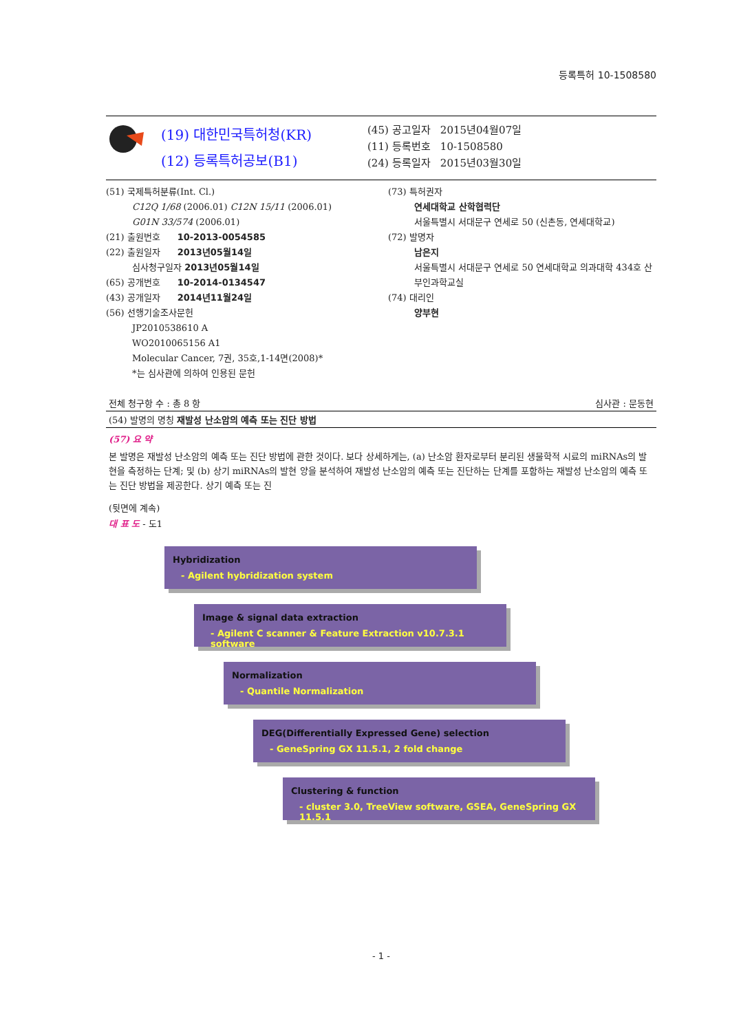등록특허 10-1508580
(19) 대한민국특허청(KR)
(12) 등록특허공보(B1)
(45) 공고일자 2015년04월07일
(11) 등록번호 10-1508580
(24) 등록일자 2015년03월30일
(51) 국제특허분류(Int. Cl.)
C12Q 1/68 (2006.01) C12N 15/11 (2006.01)
G01N 33/574 (2006.01)
(21) 출원번호 10-2013-0054585
(22) 출원일자 2013년05월14일
심사청구일자 2013년05월14일
(65) 공개번호 10-2014-0134547
(43) 공개일자 2014년11월24일
(56) 선행기술조사문헌
JP2010538610 A
WO2010065156 A1
Molecular Cancer, 7권, 35호,1-14면(2008)*
*는 심사관에 의하여 인용된 문헌
(73) 특허권자
연세대학교 산학협력단
서울특별시 서대문구 연세로 50 (신촌동, 연세대학교)
(72) 발명자
남은지
서울특별시 서대문구 연세로 50 연세대학교 의과대학 434호 산부인과학교실
(74) 대리인
양부현
전체 청구항 수 : 총 8 항 심사관 : 문동현
(54) 발명의 명칭 재발성 난소암의 예측 또는 진단 방법
(57) 요 약
본 발명은 재발성 난소암의 예측 또는 진단 방법에 관한 것이다. 보다 상세하게는, (a) 난소암 환자로부터 분리된 생물학적 시료의 miRNAs의 발현을 측정하는 단계; 및 (b) 상기 miRNAs의 발현 양을 분석하여 재발성 난소암의 예측 또는 진단하는 단계를 포함하는 재발성 난소암의 예측 또는 진단 방법을 제공한다. 상기 예측 또는 진
(뒷면에 계속)
대 표 도 - 도1
Hybridization
- Agilent hybridization system
Image & signal data extraction
- Agilent C scanner & Feature Extraction v10.7.3.1 software
Normalization
- Quantile Normalization
DEG(Differentially Expressed Gene) selection
- GeneSpring GX 11.5.1, 2 fold change
Clustering & function
- cluster 3.0, TreeView software, GSEA, GeneSpring GX 11.5.1
- 1 -